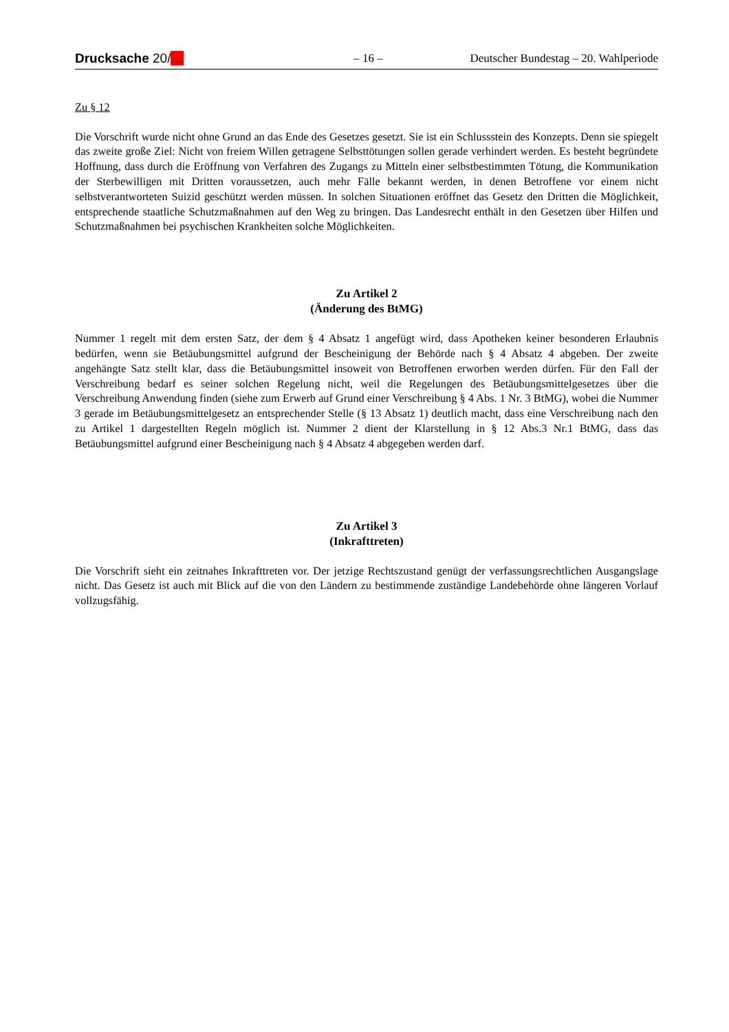Drucksache 20/… – 16 – Deutscher Bundestag – 20. Wahlperiode
Zu § 12
Die Vorschrift wurde nicht ohne Grund an das Ende des Gesetzes gesetzt. Sie ist ein Schlussstein des Konzepts. Denn sie spiegelt das zweite große Ziel: Nicht von freiem Willen getragene Selbsttötungen sollen gerade verhindert werden. Es besteht begründete Hoffnung, dass durch die Eröffnung von Verfahren des Zugangs zu Mitteln einer selbstbestimmten Tötung, die Kommunikation der Sterbewilligen mit Dritten voraussetzen, auch mehr Fälle bekannt werden, in denen Betroffene vor einem nicht selbstverantworteten Suizid geschützt werden müssen. In solchen Situationen eröffnet das Gesetz den Dritten die Möglichkeit, entsprechende staatliche Schutzmaßnahmen auf den Weg zu bringen. Das Landesrecht enthält in den Gesetzen über Hilfen und Schutzmaßnahmen bei psychischen Krankheiten solche Möglichkeiten.
Zu Artikel 2
(Änderung des BtMG)
Nummer 1 regelt mit dem ersten Satz, der dem § 4 Absatz 1 angefügt wird, dass Apotheken keiner besonderen Erlaubnis bedürfen, wenn sie Betäubungsmittel aufgrund der Bescheinigung der Behörde nach § 4 Absatz 4 abgeben. Der zweite angehängte Satz stellt klar, dass die Betäubungsmittel insoweit von Betroffenen erworben werden dürfen. Für den Fall der Verschreibung bedarf es seiner solchen Regelung nicht, weil die Regelungen des Betäubungsmittelgesetzes über die Verschreibung Anwendung finden (siehe zum Erwerb auf Grund einer Verschreibung § 4 Abs. 1 Nr. 3 BtMG), wobei die Nummer 3 gerade im Betäubungsmittelgesetz an entsprechender Stelle (§ 13 Absatz 1) deutlich macht, dass eine Verschreibung nach den zu Artikel 1 dargestellten Regeln möglich ist. Nummer 2 dient der Klarstellung in § 12 Abs.3 Nr.1 BtMG, dass das Betäubungsmittel aufgrund einer Bescheinigung nach § 4 Absatz 4 abgegeben werden darf.
Zu Artikel 3
(Inkrafttreten)
Die Vorschrift sieht ein zeitnahes Inkrafttreten vor. Der jetzige Rechtszustand genügt der verfassungsrechtlichen Ausgangslage nicht. Das Gesetz ist auch mit Blick auf die von den Ländern zu bestimmende zuständige Landebehörde ohne längeren Vorlauf vollzugsfähig.